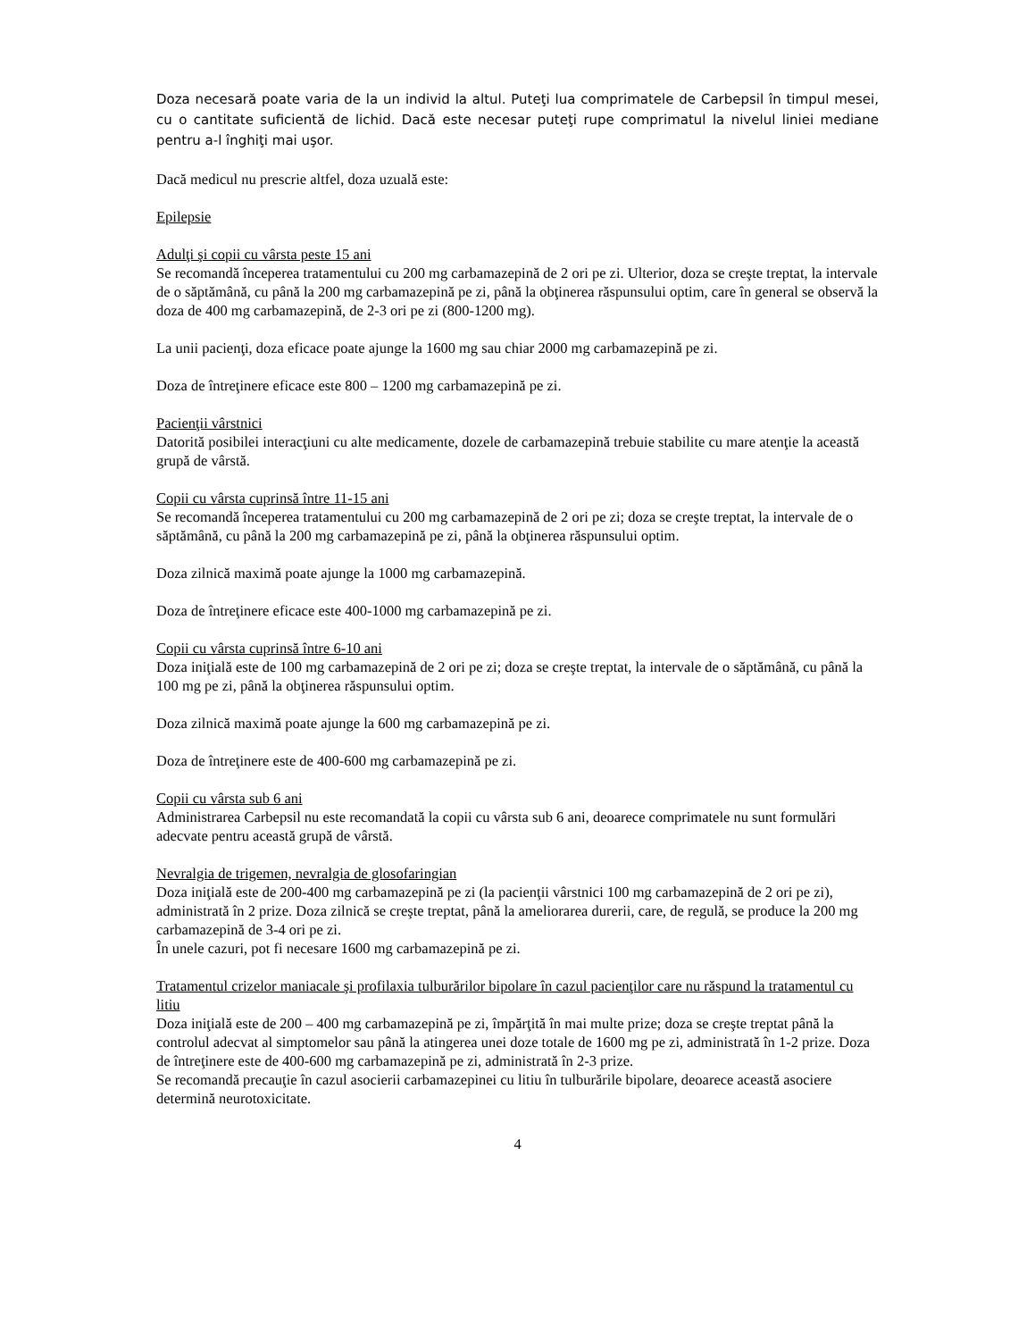Doza necesară poate varia de la un individ la altul. Puteţi lua comprimatele de Carbepsil în timpul mesei, cu o cantitate suficientă de lichid. Dacă este necesar puteţi rupe comprimatul la nivelul liniei mediane pentru a-l înghiţi mai uşor.
Dacă medicul nu prescrie altfel, doza uzuală este:
Epilepsie
Adulţi şi copii cu vârsta peste 15 ani
Se recomandă începerea tratamentului cu 200 mg carbamazepină de 2 ori pe zi. Ulterior, doza se creşte treptat, la intervale de o săptămână, cu până la 200 mg carbamazepină pe zi, până la obţinerea răspunsului optim, care în general se observă la doza de 400 mg carbamazepină, de 2-3 ori pe zi (800-1200 mg).
La unii pacienţi, doza eficace poate ajunge la 1600 mg sau chiar 2000 mg carbamazepină pe zi.
Doza de întreţinere eficace este 800 – 1200 mg carbamazepină pe zi.
Pacienţii vârstnici
Datorită posibilei interacţiuni cu alte medicamente, dozele de carbamazepină trebuie stabilite cu mare atenţie la această grupă de vârstă.
Copii cu vârsta cuprinsă între 11-15 ani
Se recomandă începerea tratamentului cu 200 mg carbamazepină de 2 ori pe zi; doza se creşte treptat, la intervale de o săptămână, cu până la 200 mg carbamazepină pe zi, până la obţinerea răspunsului optim.
Doza zilnică maximă poate ajunge la 1000 mg carbamazepină.
Doza de întreţinere eficace este 400-1000 mg carbamazepină pe zi.
Copii cu vârsta cuprinsă între 6-10 ani
Doza iniţială este de 100 mg carbamazepină de 2 ori pe zi; doza se creşte treptat, la intervale de o săptămână, cu până la 100 mg pe zi, până la obţinerea răspunsului optim.
Doza zilnică maximă poate ajunge la 600 mg carbamazepină pe zi.
Doza de întreţinere este de 400-600 mg carbamazepină pe zi.
Copii cu vârsta sub 6 ani
Administrarea Carbepsil nu este recomandată la copii cu vârsta sub 6 ani, deoarece comprimatele nu sunt formulări adecvate pentru această grupă de vârstă.
Nevralgia de trigemen, nevralgia de glosofaringian
Doza iniţială este de 200-400 mg carbamazepină pe zi (la pacienţii vârstnici 100 mg carbamazepină de 2 ori pe zi), administrată în 2 prize. Doza zilnică se creşte treptat, până la ameliorarea durerii, care, de regulă, se produce la 200 mg carbamazepină de 3-4 ori pe zi.
În unele cazuri, pot fi necesare 1600 mg carbamazepină pe zi.
Tratamentul crizelor maniacale şi profilaxia tulburărilor bipolare în cazul pacienţilor care nu răspund la tratamentul cu litiu
Doza iniţială este de 200 – 400 mg carbamazepină pe zi, împărţită în mai multe prize; doza se creşte treptat până la controlul adecvat al simptomelor sau până la atingerea unei doze totale de 1600 mg pe zi, administrată în 1-2 prize. Doza de întreţinere este de 400-600 mg carbamazepină pe zi, administrată în 2-3 prize.
Se recomandă precauţie în cazul asocierii carbamazepinei cu litiu în tulburările bipolare, deoarece această asociere determină neurotoxicitate.
4